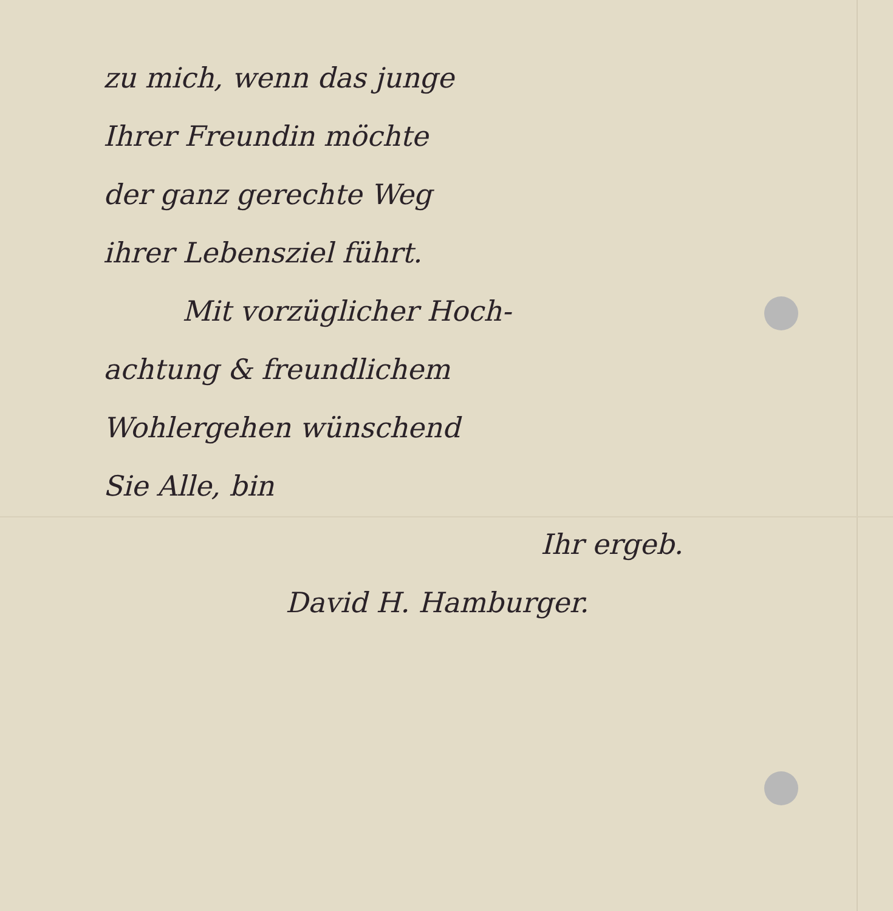zu mich, wenn das junge
Ihrer Freundin möchte
der ganz gerechte Weg
ihrer Lebensziel führt.
Mit vorzüglicher Hoch-
achtung & freundlichem
Wohlergehen wünschend
Sie Alle, bin
Ihr ergeb.
David H. Hamburger.